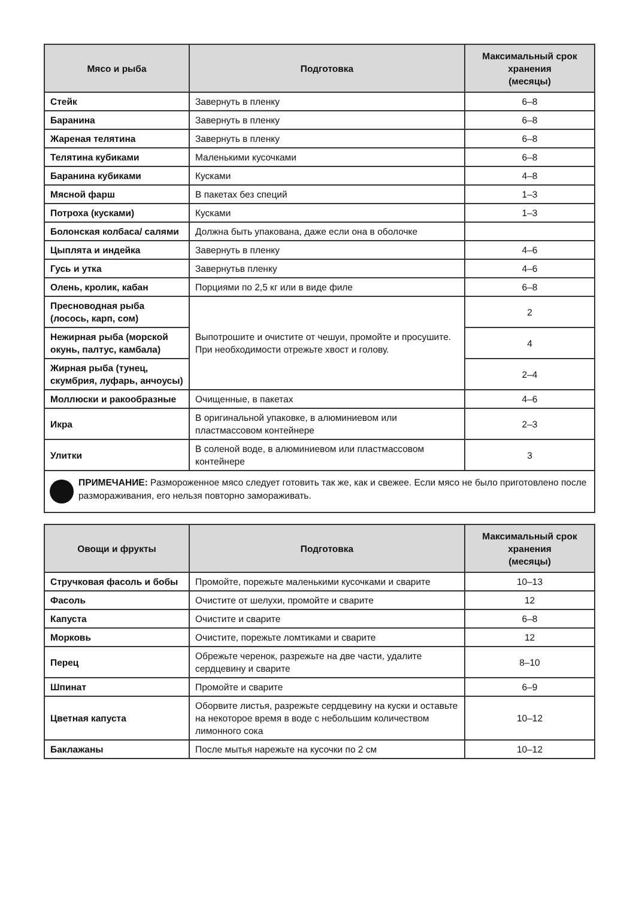| Мясо и рыба | Подготовка | Максимальный срок хранения (месяцы) |
| --- | --- | --- |
| Стейк | Завернуть в пленку | 6–8 |
| Баранина | Завернуть в пленку | 6–8 |
| Жареная телятина | Завернуть в пленку | 6–8 |
| Телятина кубиками | Маленькими кусочками | 6–8 |
| Баранина кубиками | Кусками | 4–8 |
| Мясной фарш | В пакетах без специй | 1–3 |
| Потроха (кусками) | Кусками | 1–3 |
| Болонская колбаса/ салями | Должна быть упакована, даже если она в оболочке | |
| Цыплята и индейка | Завернуть в пленку | 4–6 |
| Гусь и утка | Завернутьв пленку | 4–6 |
| Олень, кролик, кабан | Порциями по 2,5 кг или в виде филе | 6–8 |
| Пресноводная рыба (лосось, карп, сом) | Выпотрошите и очистите от чешуи, промойте и просушите. При необходимости отрежьте хвост и голову. | 2 |
| Нежирная рыба (морской окунь, палтус, камбала) | | 4 |
| Жирная рыба (тунец, скумбрия, луфарь, анчоусы) | | 2–4 |
| Моллюски и ракообразные | Очищенные, в пакетах | 4–6 |
| Икра | В оригинальной упаковке, в алюминиевом или пластмассовом контейнере | 2–3 |
| Улитки | В соленой воде, в алюминиевом или пластмассовом контейнере | 3 |
ПРИМЕЧАНИЕ: Размороженное мясо следует готовить так же, как и свежее. Если мясо не было приготовлено после размораживания, его нельзя повторно замораживать.
| Овощи и фрукты | Подготовка | Максимальный срок хранения (месяцы) |
| --- | --- | --- |
| Стручковая фасоль и бобы | Промойте, порежьте маленькими кусочками и сварите | 10–13 |
| Фасоль | Очистите от шелухи, промойте и сварите | 12 |
| Капуста | Очистите и сварите | 6–8 |
| Морковь | Очистите, порежьте ломтиками и сварите | 12 |
| Перец | Обрежьте черенок, разрежьте на две части, удалите сердцевину и сварите | 8–10 |
| Шпинат | Промойте и сварите | 6–9 |
| Цветная капуста | Оборвите листья, разрежьте сердцевину на куски и оставьте на некоторое время в воде с небольшим количеством лимонного сока | 10–12 |
| Баклажаны | После мытья нарежьте на кусочки по 2 см | 10–12 |